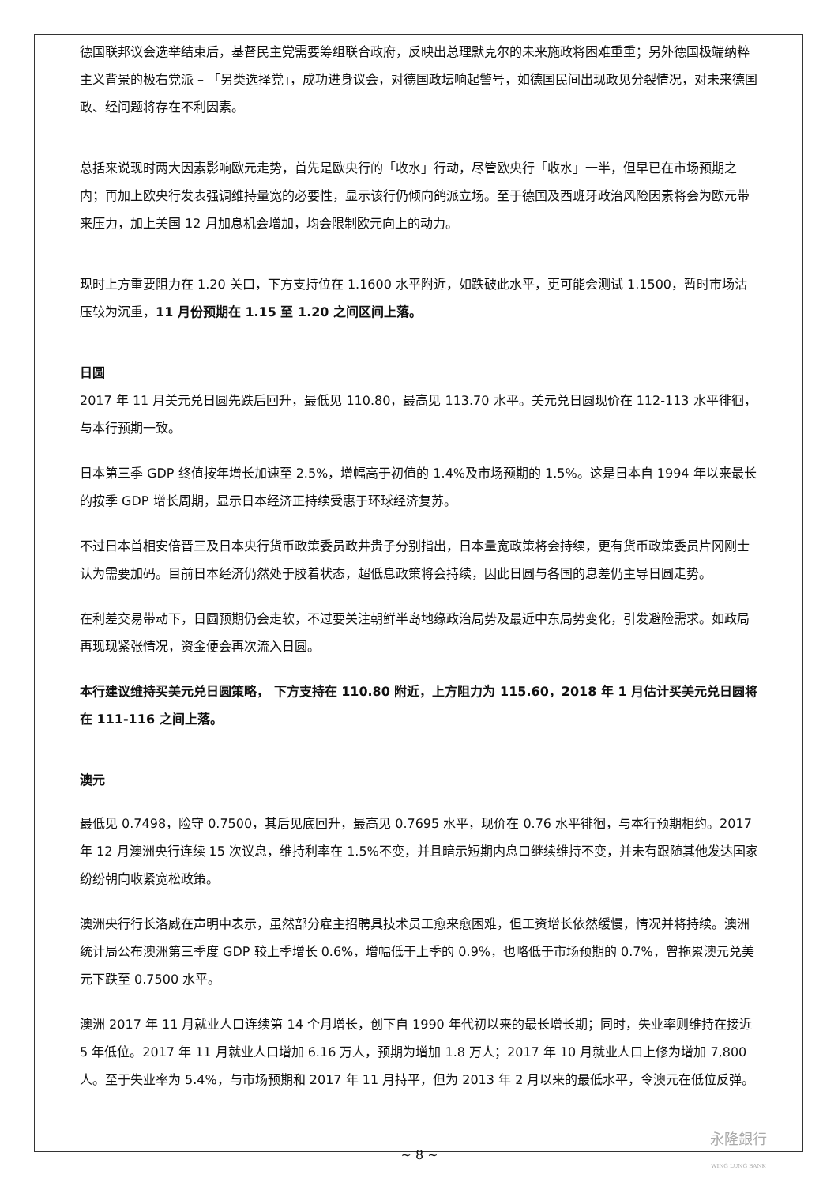德国联邦议会选举结束后，基督民主党需要筹组联合政府，反映出总理默克尔的未来施政将困难重重；另外德国极端纳粹主义背景的极右党派 – 「另类选择党」，成功进身议会，对德国政坛响起警号，如德国民间出现政见分裂情况，对未来德国政、经问题将存在不利因素。
总括来说现时两大因素影响欧元走势，首先是欧央行的「收水」行动，尽管欧央行「收水」一半，但早已在市场预期之内；再加上欧央行发表强调维持量宽的必要性，显示该行仍倾向鸽派立场。至于德国及西班牙政治风险因素将会为欧元带来压力，加上美国 12 月加息机会增加，均会限制欧元向上的动力。
现时上方重要阻力在 1.20 关口，下方支持位在 1.1600 水平附近，如跌破此水平，更可能会测试 1.1500，暂时市场沽压较为沉重，11 月份预期在 1.15 至 1.20 之间区间上落。
日圆
2017 年 11 月美元兑日圆先跌后回升，最低见 110.80，最高见 113.70 水平。美元兑日圆现价在 112-113 水平徘徊，与本行预期一致。
日本第三季 GDP 终值按年增长加速至 2.5%，增幅高于初值的 1.4%及市场预期的 1.5%。这是日本自 1994 年以来最长的按季 GDP 增长周期，显示日本经济正持续受惠于环球经济复苏。
不过日本首相安倍晋三及日本央行货币政策委员政井贵子分别指出，日本量宽政策将会持续，更有货币政策委员片冈刚士认为需要加码。目前日本经济仍然处于胶着状态，超低息政策将会持续，因此日圆与各国的息差仍主导日圆走势。
在利差交易带动下，日圆预期仍会走软，不过要关注朝鲜半岛地缘政治局势及最近中东局势变化，引发避险需求。如政局再现现紧张情况，资金便会再次流入日圆。
本行建议维持买美元兑日圆策略， 下方支持在 110.80 附近，上方阻力为 115.60，2018 年 1 月估计买美元兑日圆将在 111-116 之间上落。
澳元
最低见 0.7498，险守 0.7500，其后见底回升，最高见 0.7695 水平，现价在 0.76 水平徘徊，与本行预期相约。2017 年 12 月澳洲央行连续 15 次议息，维持利率在 1.5%不变，并且暗示短期内息口继续维持不变，并未有跟随其他发达国家纷纷朝向收紧宽松政策。
澳洲央行行长洛威在声明中表示，虽然部分雇主招聘具技术员工愈来愈困难，但工资增长依然缓慢，情况并将持续。澳洲统计局公布澳洲第三季度 GDP 较上季增长 0.6%，增幅低于上季的 0.9%，也略低于市场预期的 0.7%，曾拖累澳元兑美元下跌至 0.7500 水平。
澳洲 2017 年 11 月就业人口连续第 14 个月增长，创下自 1990 年代初以来的最长增长期；同时，失业率则维持在接近 5 年低位。2017 年 11 月就业人口增加 6.16 万人，预期为增加 1.8 万人；2017 年 10 月就业人口上修为增加 7,800 人。至于失业率为 5.4%，与市场预期和 2017 年 11 月持平，但为 2013 年 2 月以来的最低水平，令澳元在低位反弹。
~ 8 ~
永隆銀行
WING LUNG BANK